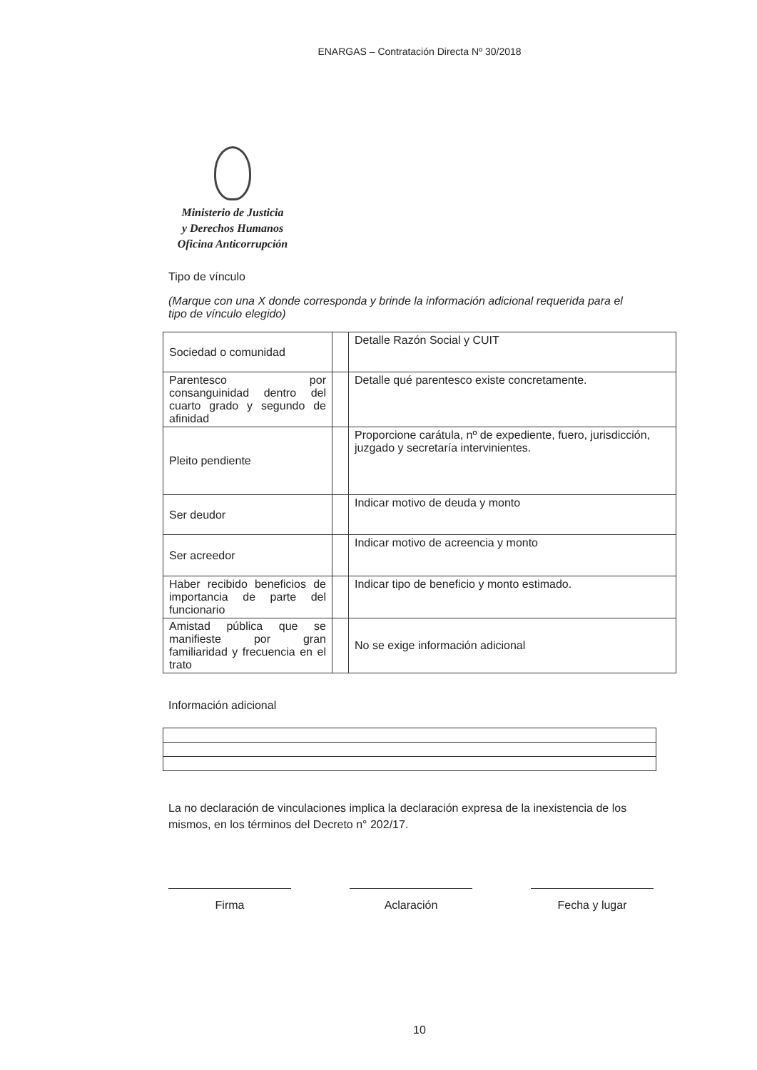ENARGAS – Contratación Directa Nº 30/2018
Ministerio de Justicia
y Derechos Humanos
Oficina Anticorrupción
Tipo de vínculo
(Marque con una X donde corresponda y brinde la información adicional requerida para el tipo de vínculo elegido)
| Sociedad o comunidad | | Detalle Razón Social y CUIT |
| Parentesco por consanguinidad dentro del cuarto grado y segundo de afinidad | | Detalle qué parentesco existe concretamente. |
| Pleito pendiente | | Proporcione carátula, nº de expediente, fuero, jurisdicción, juzgado y secretaría intervinientes. |
| Ser deudor | | Indicar motivo de deuda y monto |
| Ser acreedor | | Indicar motivo de acreencia y monto |
| Haber recibido beneficios de importancia de parte del funcionario | | Indicar tipo de beneficio y monto estimado. |
| Amistad pública que se manifieste por gran familiaridad y frecuencia en el trato | | No se exige información adicional |
Información adicional
La no declaración de vinculaciones implica la declaración expresa de la inexistencia de los mismos, en los términos del Decreto n° 202/17.
Firma Aclaración Fecha y lugar
10